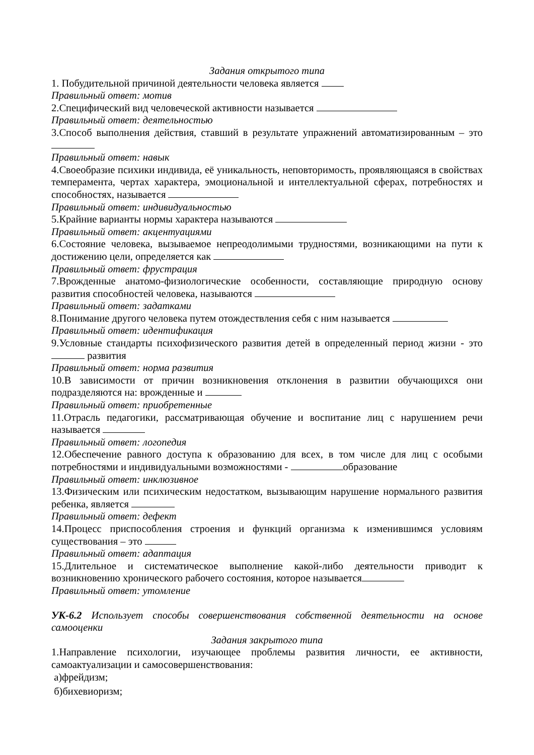Задания открытого типа
1. Побудительной причиной деятельности человека является
Правильный ответ: мотив
2.Специфический вид человеческой активности называется
Правильный ответ: деятельностью
3.Способ выполнения действия, ставший в результате упражнений автоматизированным – это
Правильный ответ: навык
4.Своеобразие психики индивида, её уникальность, неповторимость, проявляющаяся в свойствах темперамента, чертах характера, эмоциональной и интеллектуальной сферах, потребностях и способностях, называется
Правильный ответ: индивидуальностью
5.Крайние варианты нормы характера называются
Правильный ответ: акцентуациями
6.Состояние человека, вызываемое непреодолимыми трудностями, возникающими на пути к достижению цели, определяется как
Правильный ответ: фрустрация
7.Врожденные анатомо-физиологические особенности, составляющие природную основу развития способностей человека, называются
Правильный ответ: задатками
8.Понимание другого человека путем отождествления себя с ним называется
Правильный ответ: идентификация
9.Условные стандарты психофизического развития детей в определенный период жизни - это развития
Правильный ответ: норма развития
10.В зависимости от причин возникновения отклонения в развитии обучающихся они подразделяются на: врожденные и
Правильный ответ: приобретенные
11.Отрасль педагогики, рассматривающая обучение и воспитание лиц с нарушением речи называется
Правильный ответ: логопедия
12.Обеспечение равного доступа к образованию для всех, в том числе для лиц с особыми потребностями и индивидуальными возможностями - образование
Правильный ответ: инклюзивное
13.Физическим или психическим недостатком, вызывающим нарушение нормального развития ребенка, является
Правильный ответ: дефект
14.Процесс приспособления строения и функций организма к изменившимся условиям существования – это
Правильный ответ: адаптация
15.Длительное и систематическое выполнение какой-либо деятельности приводит к возникновению хронического рабочего состояния, которое называется
Правильный ответ: утомление
УК-6.2 Использует способы совершенствования собственной деятельности на основе самооценки
Задания закрытого типа
1.Направление психологии, изучающее проблемы развития личности, ее активности, самоактуализации и самосовершенствования:
а)фрейдизм;
б)бихевиоризм;